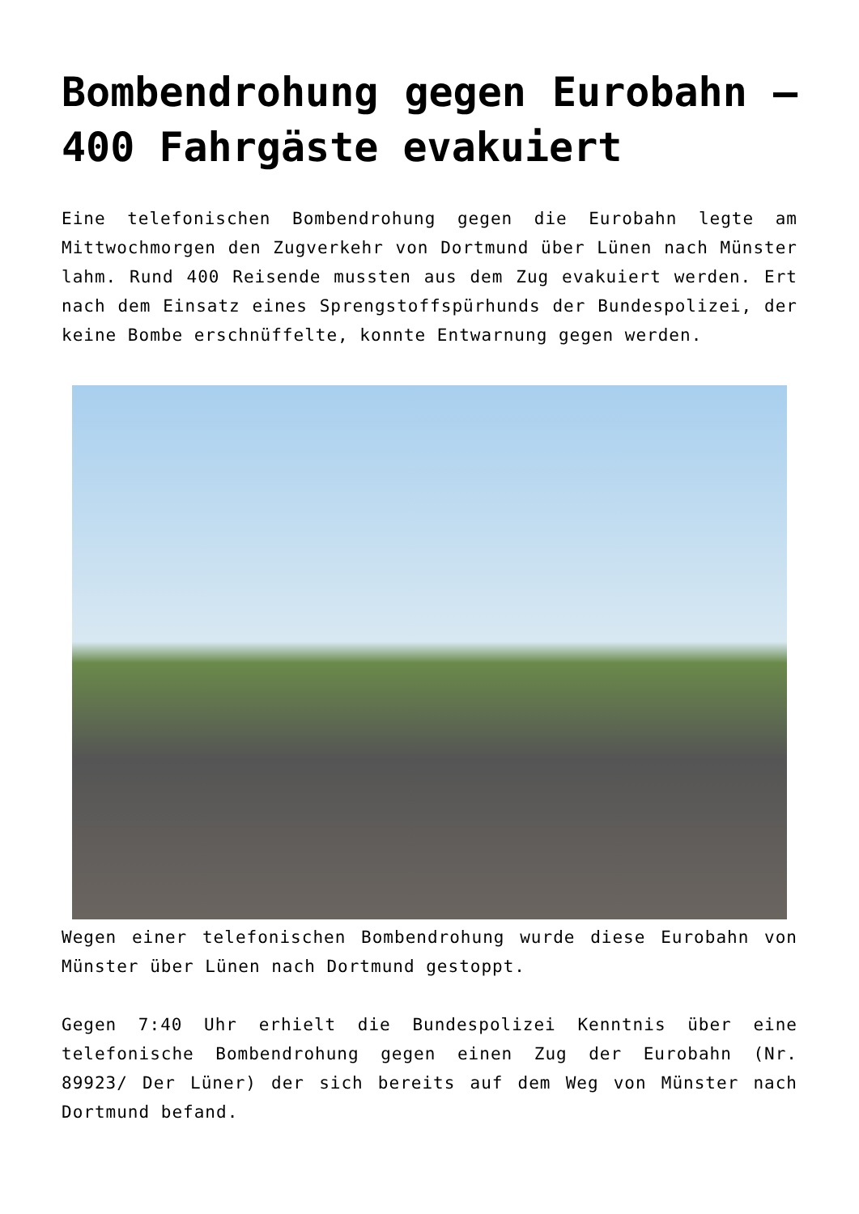Bombendrohung gegen Eurobahn – 400 Fahrgäste evakuiert
Eine telefonischen Bombendrohung gegen die Eurobahn legte am Mittwochmorgen den Zugverkehr von Dortmund über Lünen nach Münster lahm. Rund 400 Reisende mussten aus dem Zug evakuiert werden. Ert nach dem Einsatz eines Sprengstoffspürhunds der Bundespolizei, der keine Bombe erschnüffelte, konnte Entwarnung gegen werden.
Wegen einer telefonischen Bombendrohung wurde diese Eurobahn von Münster über Lünen nach Dortmund gestoppt.
Gegen 7:40 Uhr erhielt die Bundespolizei Kenntnis über eine telefonische Bombendrohung gegen einen Zug der Eurobahn (Nr. 89923/ Der Lüner) der sich bereits auf dem Weg von Münster nach Dortmund befand.